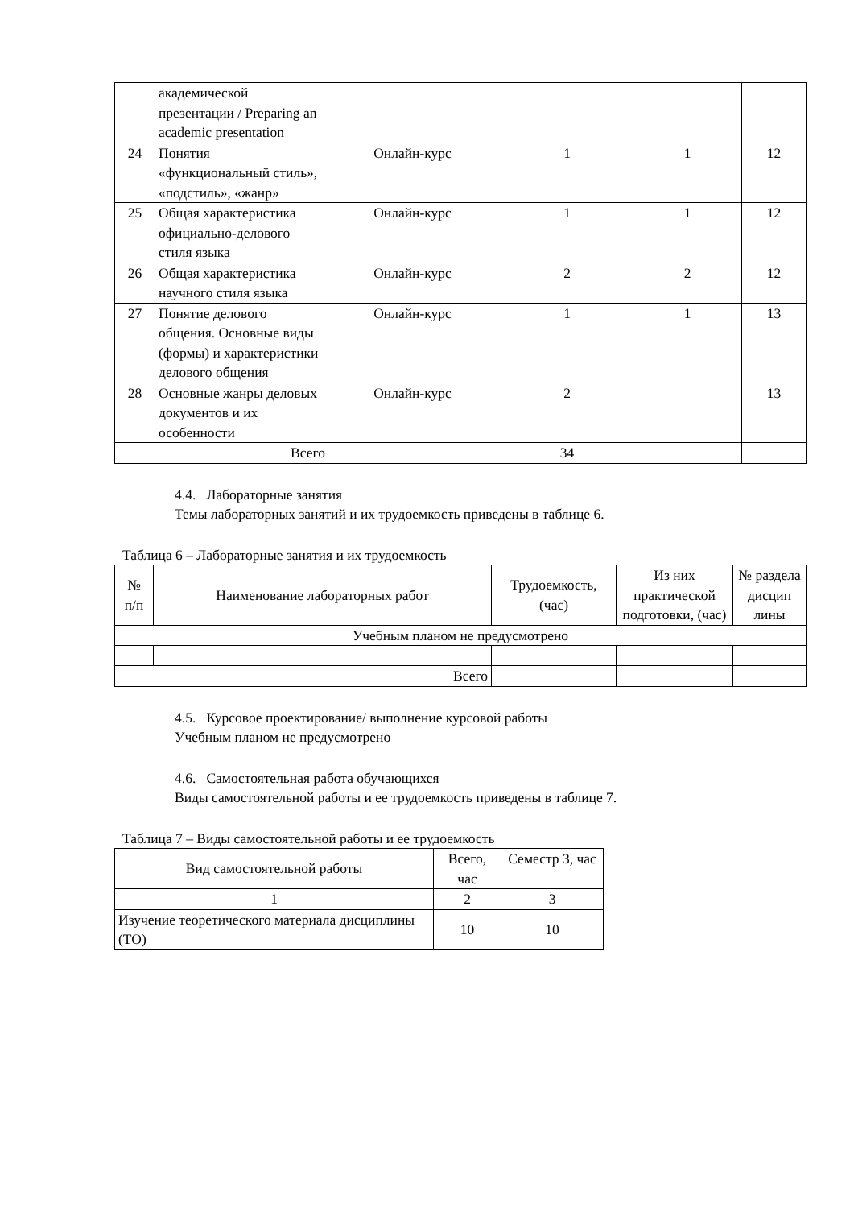| | академической презентации / Preparing an academic presentation | | | | |
| 24 | Понятия «функциональный стиль», «подстиль», «жанр» | Онлайн-курс | 1 | 1 | 12 |
| 25 | Общая характеристика официально-делового стиля языка | Онлайн-курс | 1 | 1 | 12 |
| 26 | Общая характеристика научного стиля языка | Онлайн-курс | 2 | 2 | 12 |
| 27 | Понятие делового общения. Основные виды (формы) и характеристики делового общения | Онлайн-курс | 1 | 1 | 13 |
| 28 | Основные жанры деловых документов и их особенности | Онлайн-курс | 2 | | 13 |
| Всего | | | 34 | | |
4.4. Лабораторные занятия
Темы лабораторных занятий и их трудоемкость приведены в таблице 6.
Таблица 6 – Лабораторные занятия и их трудоемкость
| № п/п | Наименование лабораторных работ | Трудоемкость, (час) | Из них практической подготовки, (час) | № раздела дисцип лины |
| Учебным планом не предусмотрено | | | | |
| Всего | | | | |
4.5. Курсовое проектирование/ выполнение курсовой работы
Учебным планом не предусмотрено
4.6. Самостоятельная работа обучающихся
Виды самостоятельной работы и ее трудоемкость приведены в таблице 7.
Таблица 7 – Виды самостоятельной работы и ее трудоемкость
| Вид самостоятельной работы | Всего, час | Семестр 3, час |
| 1 | 2 | 3 |
| Изучение теоретического материала дисциплины (ТО) | 10 | 10 |